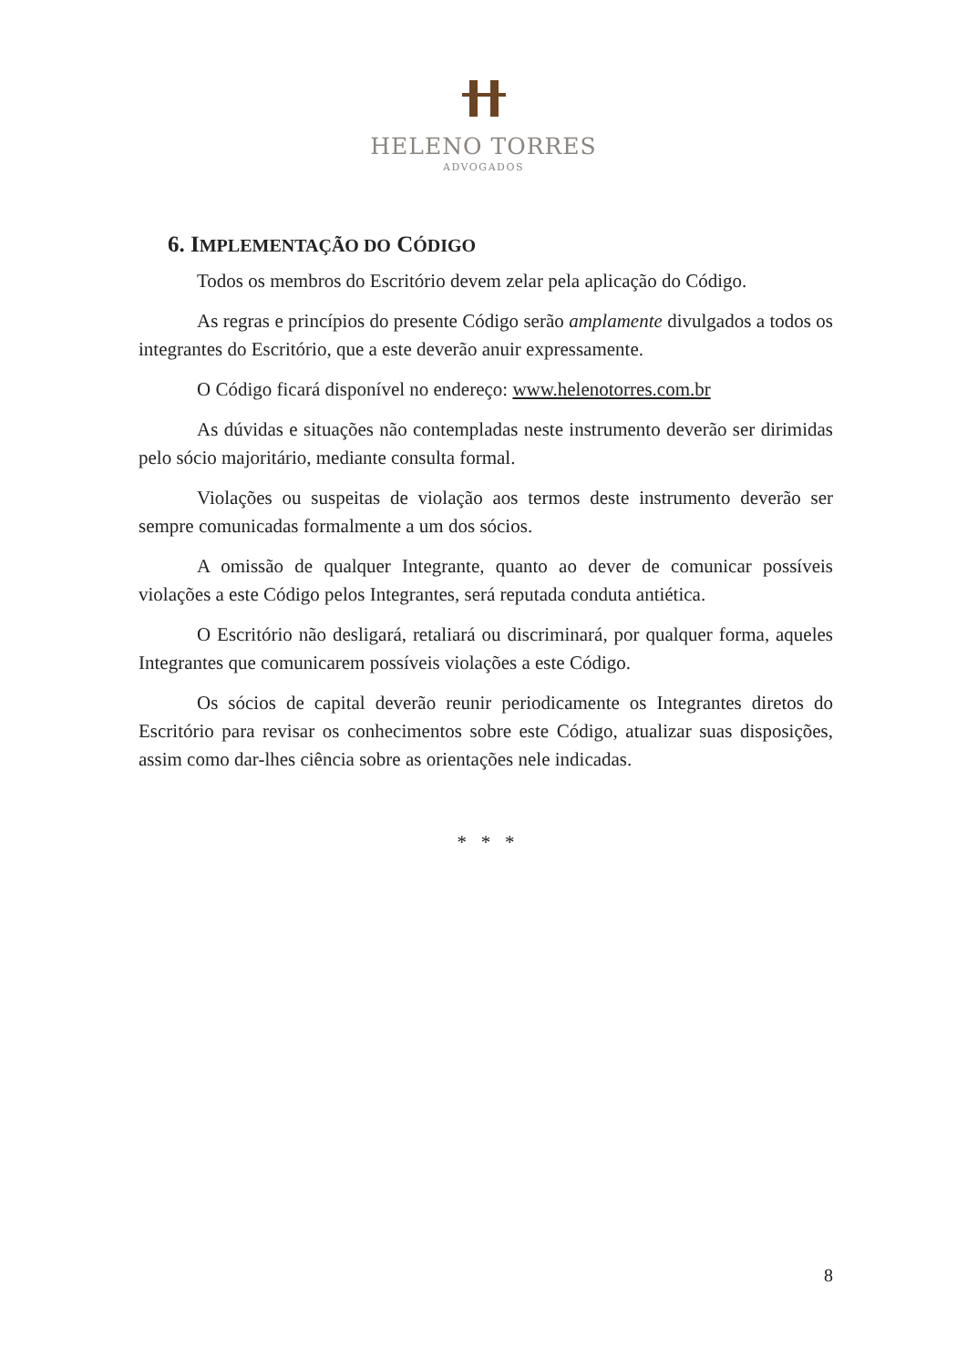HELENO TORRES
ADVOGADOS
6. IMPLEMENTAÇÃO DO CÓDIGO
Todos os membros do Escritório devem zelar pela aplicação do Código.
As regras e princípios do presente Código serão amplamente divulgados a todos os integrantes do Escritório, que a este deverão anuir expressamente.
O Código ficará disponível no endereço: www.helenotorres.com.br
As dúvidas e situações não contempladas neste instrumento deverão ser dirimidas pelo sócio majoritário, mediante consulta formal.
Violações ou suspeitas de violação aos termos deste instrumento deverão ser sempre comunicadas formalmente a um dos sócios.
A omissão de qualquer Integrante, quanto ao dever de comunicar possíveis violações a este Código pelos Integrantes, será reputada conduta antiética.
O Escritório não desligará, retaliará ou discriminará, por qualquer forma, aqueles Integrantes que comunicarem possíveis violações a este Código.
Os sócios de capital deverão reunir periodicamente os Integrantes diretos do Escritório para revisar os conhecimentos sobre este Código, atualizar suas disposições, assim como dar-lhes ciência sobre as orientações nele indicadas.
* * *
8